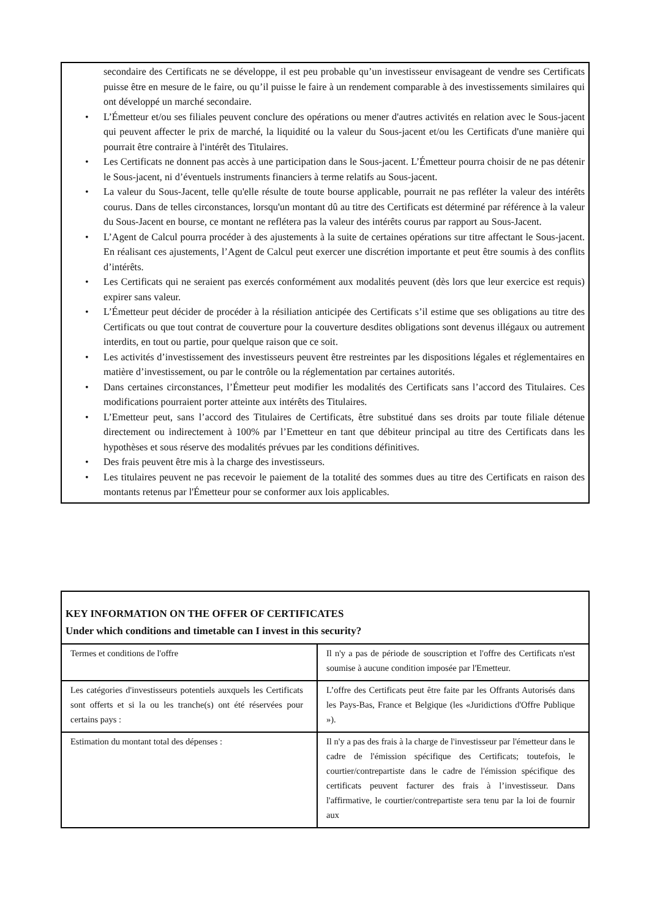secondaire des Certificats ne se développe, il est peu probable qu’un investisseur envisageant de vendre ses Certificats puisse être en mesure de le faire, ou qu’il puisse le faire à un rendement comparable à des investissements similaires qui ont développé un marché secondaire.
• L’Émetteur et/ou ses filiales peuvent conclure des opérations ou mener d'autres activités en relation avec le Sous-jacent qui peuvent affecter le prix de marché, la liquidité ou la valeur du Sous-jacent et/ou les Certificats d'une manière qui pourrait être contraire à l'intérêt des Titulaires.
• Les Certificats ne donnent pas accès à une participation dans le Sous-jacent. L’Émetteur pourra choisir de ne pas détenir le Sous-jacent, ni d’éventuels instruments financiers à terme relatifs au Sous-jacent.
• La valeur du Sous-Jacent, telle qu'elle résulte de toute bourse applicable, pourrait ne pas refléter la valeur des intérêts courus. Dans de telles circonstances, lorsqu'un montant dû au titre des Certificats est déterminé par référence à la valeur du Sous-Jacent en bourse, ce montant ne reflétera pas la valeur des intérêts courus par rapport au Sous-Jacent.
• L’Agent de Calcul pourra procéder à des ajustements à la suite de certaines opérations sur titre affectant le Sous-jacent. En réalisant ces ajustements, l’Agent de Calcul peut exercer une discrétion importante et peut être soumis à des conflits d’intérêts.
• Les Certificats qui ne seraient pas exercés conformément aux modalités peuvent (dès lors que leur exercice est requis) expirer sans valeur.
• L’Émetteur peut décider de procéder à la résiliation anticipée des Certificats s’il estime que ses obligations au titre des Certificats ou que tout contrat de couverture pour la couverture desdites obligations sont devenus illégaux ou autrement interdits, en tout ou partie, pour quelque raison que ce soit.
• Les activités d’investissement des investisseurs peuvent être restreintes par les dispositions légales et réglementaires en matière d’investissement, ou par le contrôle ou la réglementation par certaines autorités.
• Dans certaines circonstances, l’Émetteur peut modifier les modalités des Certificats sans l’accord des Titulaires. Ces modifications pourraient porter atteinte aux intérêts des Titulaires.
• L’Emetteur peut, sans l’accord des Titulaires de Certificats, être substitué dans ses droits par toute filiale détenue directement ou indirectement à 100% par l’Emetteur en tant que débiteur principal au titre des Certificats dans les hypothèses et sous réserve des modalités prévues par les conditions définitives.
• Des frais peuvent être mis à la charge des investisseurs.
• Les titulaires peuvent ne pas recevoir le paiement de la totalité des sommes dues au titre des Certificats en raison des montants retenus par l'Émetteur pour se conformer aux lois applicables.
KEY INFORMATION ON THE OFFER OF CERTIFICATES
Under which conditions and timetable can I invest in this security?
| Termes et conditions de l'offre | Il n'y a pas de période de souscription et l'offre des Certificats n'est soumise à aucune condition imposée par l'Emetteur. |
| Les catégories d'investisseurs potentiels auxquels les Certificats sont offerts et si la ou les tranche(s) ont été réservées pour certains pays : | L’offre des Certificats peut être faite par les Offrants Autorisés dans les Pays-Bas, France et Belgique (les «Juridictions d'Offre Publique »). |
| Estimation du montant total des dépenses : | Il n'y a pas des frais à la charge de l'investisseur par l'émetteur dans le cadre de l'émission spécifique des Certificats; toutefois, le courtier/contrepartiste dans le cadre de l'émission spécifique des certificats peuvent facturer des frais à l’investisseur. Dans l'affirmative, le courtier/contrepartiste sera tenu par la loi de fournir aux |